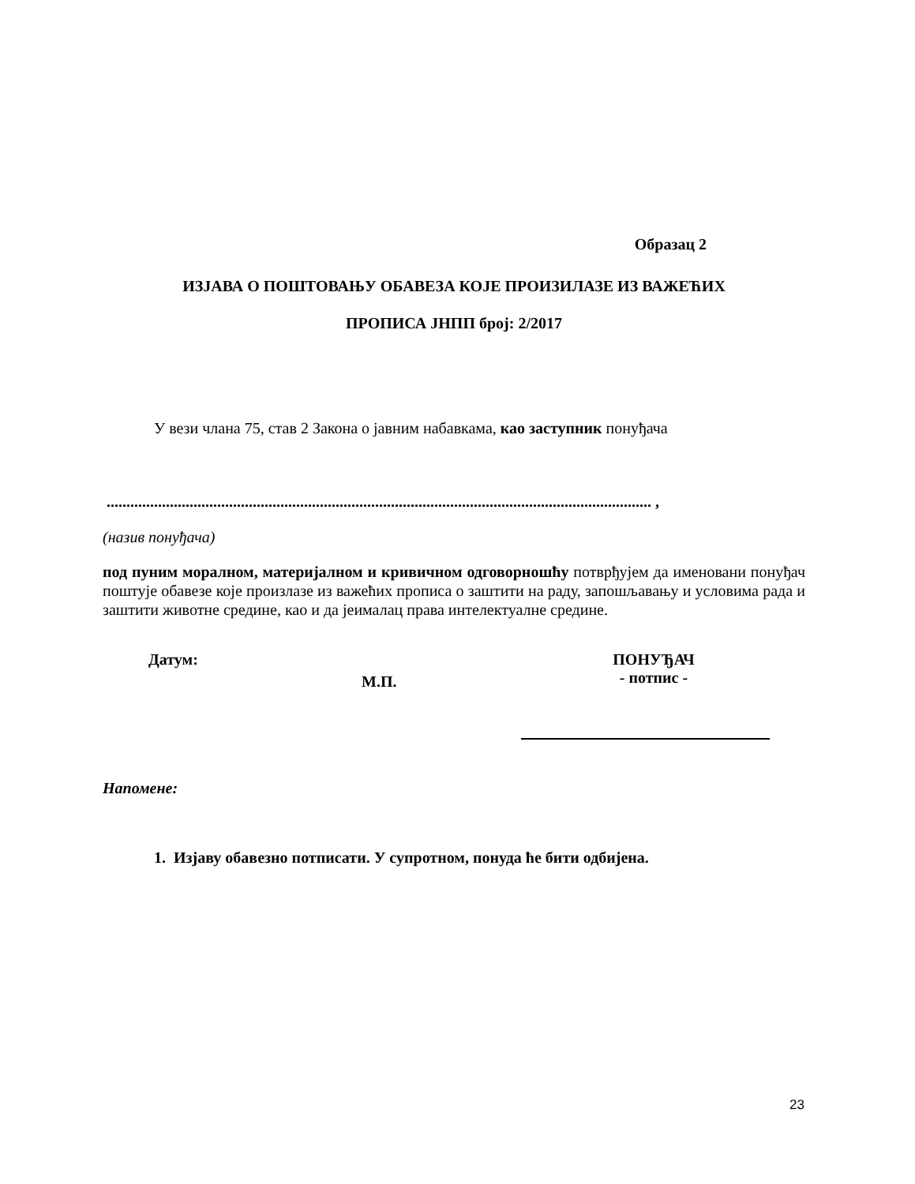Образац 2
ИЗЈАВА О ПОШТОВАЊУ ОБАВЕЗА КОЈЕ ПРОИЗИЛАЗЕ ИЗ ВАЖЕЋИХ
ПРОПИСА ЈНПП број: 2/2017
У вези члана 75, став 2 Закона о јавним набавкама, као заступник понуђача
.......................................................................................................................................... ,
(назив понуђача)
под пуним моралном, материјалном и кривичном одговорношћу потврђујем да именовани понуђач поштује обавезе које произлазе из важећих прописа о заштити на раду, запошљавању и условима рада и заштити животне средине, као и да јеималац права интелектуалне средине.
Датум:
М.П.
ПОНУЂАЧ
- потпис -
Напомене:
1. Изјаву обавезно потписати. У супротном, понуда ће бити одбијена.
23